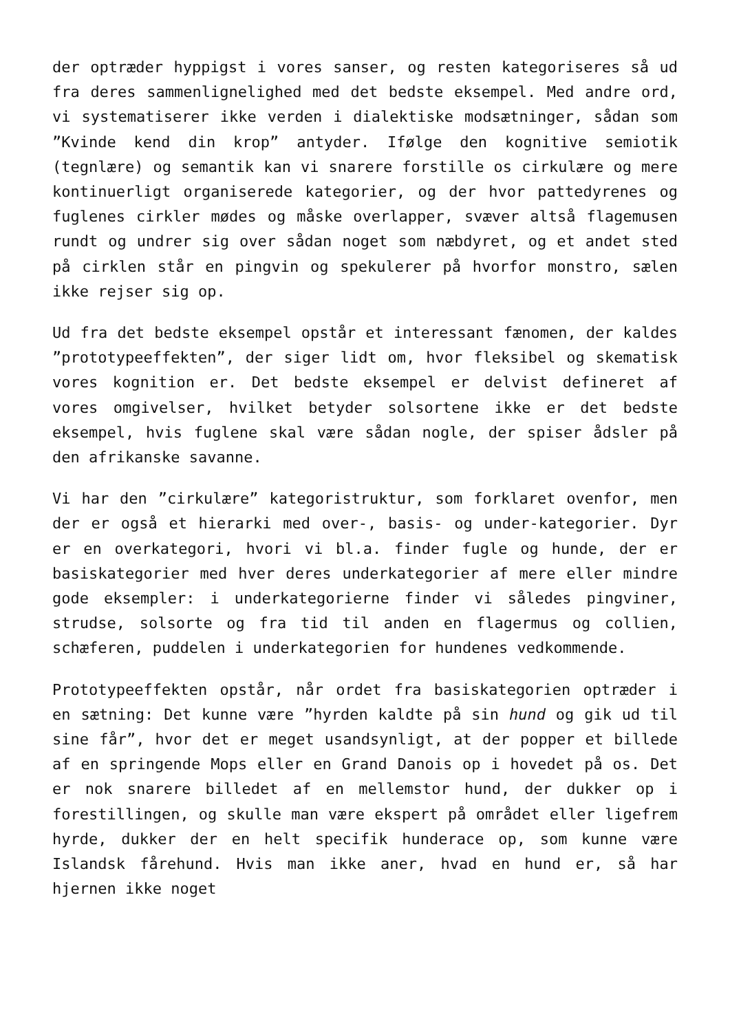der optræder hyppigst i vores sanser, og resten kategoriseres så ud fra deres sammenlignelighed med det bedste eksempel. Med andre ord, vi systematiserer ikke verden i dialektiske modsætninger, sådan som ”Kvinde kend din krop” antyder. Ifølge den kognitive semiotik (tegnlære) og semantik kan vi snarere forstille os cirkulære og mere kontinuerligt organiserede kategorier, og der hvor pattedyrenes og fuglenes cirkler mødes og måske overlapper, svæver altså flagemusen rundt og undrer sig over sådan noget som næbdyret, og et andet sted på cirklen står en pingvin og spekulerer på hvorfor monstro, sælen ikke rejser sig op.
Ud fra det bedste eksempel opstår et interessant fænomen, der kaldes ”prototypeeffekten”, der siger lidt om, hvor fleksibel og skematisk vores kognition er. Det bedste eksempel er delvist defineret af vores omgivelser, hvilket betyder solsortene ikke er det bedste eksempel, hvis fuglene skal være sådan nogle, der spiser ådsler på den afrikanske savanne.
Vi har den ”cirkulære” kategoristruktur, som forklaret ovenfor, men der er også et hierarki med over-, basis- og under-kategorier. Dyr er en overkategori, hvori vi bl.a. finder fugle og hunde, der er basiskategorier med hver deres underkategorier af mere eller mindre gode eksempler: i underkategorierne finder vi således pingviner, strudse, solsorte og fra tid til anden en flagermus og collien, schæferen, puddelen i underkategorien for hundenes vedkommende.
Prototypeeffekten opstår, når ordet fra basiskategorien optræder i en sætning: Det kunne være ”hyrden kaldte på sin hund og gik ud til sine får”, hvor det er meget usandsynligt, at der popper et billede af en springende Mops eller en Grand Danois op i hovedet på os. Det er nok snarere billedet af en mellemstor hund, der dukker op i forestillingen, og skulle man være ekspert på området eller ligefrem hyrde, dukker der en helt specifik hunderace op, som kunne være Islandsk fårehund. Hvis man ikke aner, hvad en hund er, så har hjernen ikke noget